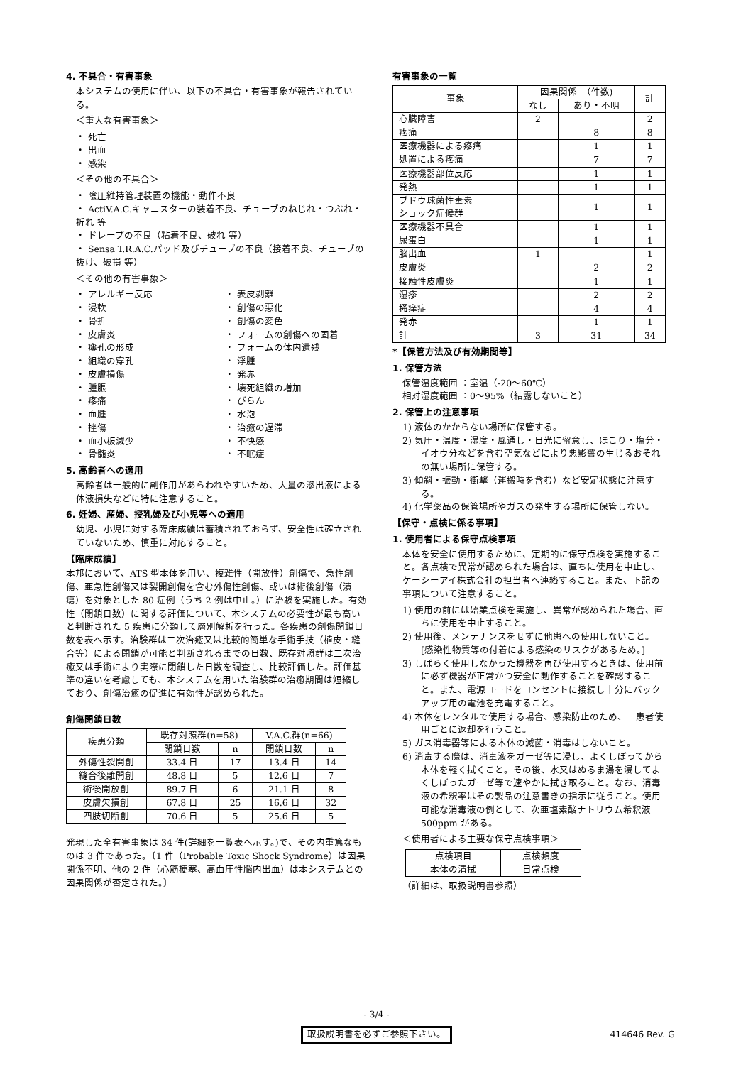4. 不具合・有害事象
本システムの使用に伴い、以下の不具合・有害事象が報告されている。
＜重大な有害事象＞
・ 死亡
・ 出血
・ 感染
＜その他の不具合＞
・ 陰圧維持管理装置の機能・動作不良
・ ActiV.A.C.キャニスターの装着不良、チューブのねじれ・つぶれ・折れ 等
・ ドレープの不良（粘着不良、破れ 等）
・ Sensa T.R.A.C.パッド及びチューブの不良（接着不良、チューブの抜け、破損 等）
＜その他の有害事象＞
・ アレルギー反応
・ 表皮剥離
・ 浸軟
・ 創傷の悪化
・ 骨折
・ 創傷の変色
・ 皮膚炎
・ フォームの創傷への固着
・ 瘻孔の形成
・ フォームの体内遺残
・ 組織の穿孔
・ 浮腫
・ 皮膚損傷
・ 発赤
・ 腫脹
・ 壊死組織の増加
・ 疼痛
・ びらん
・ 血腫
・ 水泡
・ 挫傷
・ 治癒の遅滞
・ 血小板減少
・ 不快感
・ 骨髄炎
・ 不眠症
5. 高齢者への適用
高齢者は一般的に副作用があらわれやすいため、大量の滲出液による体液損失などに特に注意すること。
6. 妊婦、産婦、授乳婦及び小児等への適用
幼児、小児に対する臨床成績は蓄積されておらず、安全性は確立されていないため、慎重に対応すること。
【臨床成績】
本邦において、ATS 型本体を用い、複雑性（開放性）創傷で、急性創傷、亜急性創傷又は裂開創傷を含む外傷性創傷、或いは術後創傷（潰瘍）を対象とした 80 症例（うち 2 例は中止。）に治験を実施した。有効性（閉鎖日数）に関する評価について、本システムの必要性が最も高いと判断された 5 疾患に分類して層別解析を行った。各疾患の創傷閉鎖日数を表へ示す。治験群は二次治癒又は比較的簡単な手術手技（植皮・縫合等）による閉鎖が可能と判断されるまでの日数、既存対照群は二次治癒又は手術により実際に閉鎖した日数を調査し、比較評価した。評価基準の違いを考慮しても、本システムを用いた治験群の治癒期間は短縮しており、創傷治癒の促進に有効性が認められた。
創傷閉鎖日数
| 疾患分類 | 既存対照群(n=58) | | V.A.C.群(n=66) | |
| --- | --- | --- | --- | --- |
| | 閉鎖日数 | n | 閉鎖日数 | n |
| 外傷性裂開創 | 33.4 日 | 17 | 13.4 日 | 14 |
| 縫合後離開創 | 48.8 日 | 5 | 12.6 日 | 7 |
| 術後開放創 | 89.7 日 | 6 | 21.1 日 | 8 |
| 皮膚欠損創 | 67.8 日 | 25 | 16.6 日 | 32 |
| 四肢切断創 | 70.6 日 | 5 | 25.6 日 | 5 |
発現した全有害事象は 34 件(詳細を一覧表へ示す。)で、その内重篤なものは 3 件であった。〔1 件（Probable Toxic Shock Syndrome）は因果関係不明、他の 2 件（心筋梗塞、高血圧性脳内出血）は本システムとの因果関係が否定された。〕
有害事象の一覧
| 事象 | 因果関係 （件数) | | 計 |
| --- | --- | --- | --- |
| | なし | あり・不明 | |
| 心臓障害 | 2 | | 2 |
| 疼痛 | | 8 | 8 |
| 医療機器による疼痛 | | 1 | 1 |
| 処置による疼痛 | | 7 | 7 |
| 医療機器部位反応 | | 1 | 1 |
| 発熱 | | 1 | 1 |
| ブドウ球菌性毒素 ショック症候群 | | 1 | 1 |
| 医療機器不具合 | | 1 | 1 |
| 尿蛋白 | | 1 | 1 |
| 脳出血 | 1 | | 1 |
| 皮膚炎 | | 2 | 2 |
| 接触性皮膚炎 | | 1 | 1 |
| 湿疹 | | 2 | 2 |
| 掻痒症 | | 4 | 4 |
| 発赤 | | 1 | 1 |
| 計 | 3 | 31 | 34 |
*【保管方法及び有効期間等】
1. 保管方法
保管温度範囲 ：室温（-20～60℃）
相対湿度範囲 ：0～95%（結露しないこと）
2. 保管上の注意事項
1) 液体のかからない場所に保管する。
2) 気圧・温度・湿度・風通し・日光に留意し、ほこり・塩分・イオウ分などを含む空気などにより悪影響の生じるおそれの無い場所に保管する。
3) 傾斜・振動・衝撃（運搬時を含む）など安定状態に注意する。
4) 化学薬品の保管場所やガスの発生する場所に保管しない。
【保守・点検に係る事項】
1. 使用者による保守点検事項
本体を安全に使用するために、定期的に保守点検を実施すること。各点検で異常が認められた場合は、直ちに使用を中止し、ケーシーアイ株式会社の担当者へ連絡すること。また、下記の事項について注意すること。
1) 使用の前には始業点検を実施し、異常が認められた場合、直ちに使用を中止すること。
2) 使用後、メンテナンスをせずに他患への使用しないこと。[感染性物質等の付着による感染のリスクがあるため。]
3) しばらく使用しなかった機器を再び使用するときは、使用前に必ず機器が正常かつ安全に動作することを確認すること。また、電源コードをコンセントに接続し十分にバックアップ用の電池を充電すること。
4) 本体をレンタルで使用する場合、感染防止のため、一患者使用ごとに返却を行うこと。
5) ガス消毒器等による本体の滅菌・消毒はしないこと。
6) 消毒する際は、消毒液をガーゼ等に浸し、よくしぼってから本体を軽く拭くこと。その後、水又はぬるま湯を浸してよくしぼったガーゼ等で速やかに拭き取ること。なお、消毒液の希釈率はその製品の注意書きの指示に従うこと。使用可能な消毒液の例として、次亜塩素酸ナトリウム希釈液 500ppm がある。
＜使用者による主要な保守点検事項＞
| 点検項目 | 点検頻度 |
| --- | --- |
| 本体の清拭 | 日常点検 |
（詳細は、取扱説明書参照）
- 3/4 -
取扱説明書を必ずご参照下さい。
414646 Rev. G